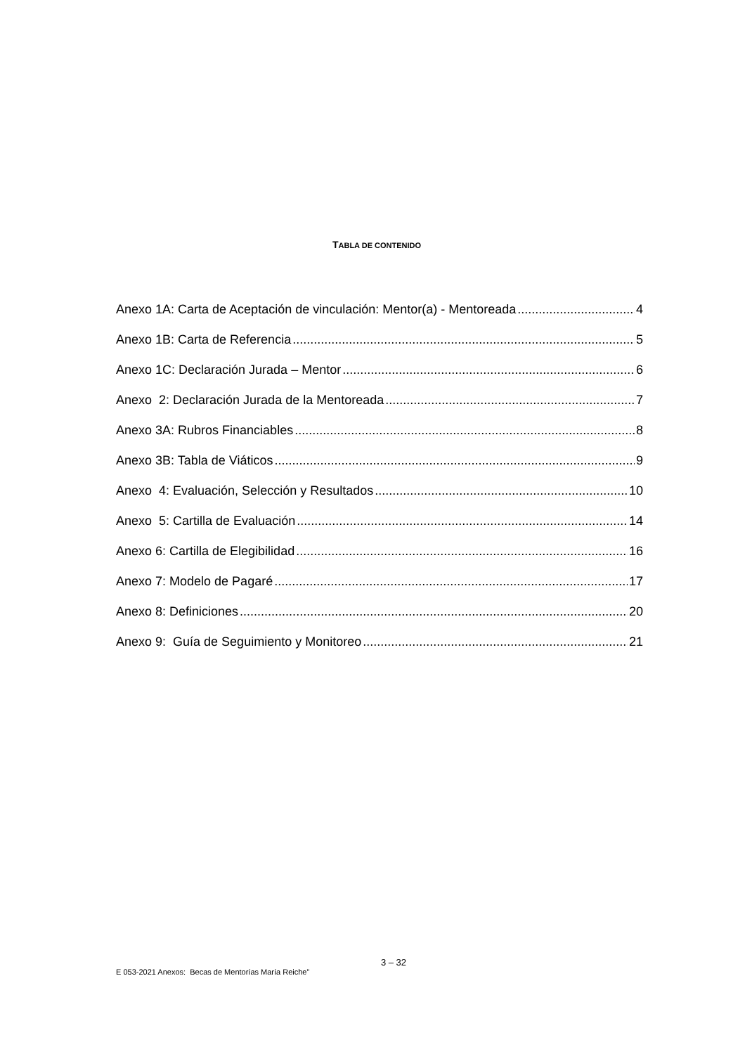TABLA DE CONTENIDO
Anexo 1A: Carta de Aceptación de vinculación: Mentor(a) - Mentoreada 4
Anexo 1B: Carta de Referencia 5
Anexo 1C: Declaración Jurada – Mentor 6
Anexo 2: Declaración Jurada de la Mentoreada 7
Anexo 3A: Rubros Financiables 8
Anexo 3B: Tabla de Viáticos 9
Anexo 4: Evaluación, Selección y Resultados 10
Anexo 5: Cartilla de Evaluación 14
Anexo 6: Cartilla de Elegibilidad 16
Anexo 7: Modelo de Pagaré 17
Anexo 8: Definiciones 20
Anexo 9: Guía de Seguimiento y Monitoreo 21
3 – 32
E 053-2021 Anexos: Becas de Mentorías María Reiche”